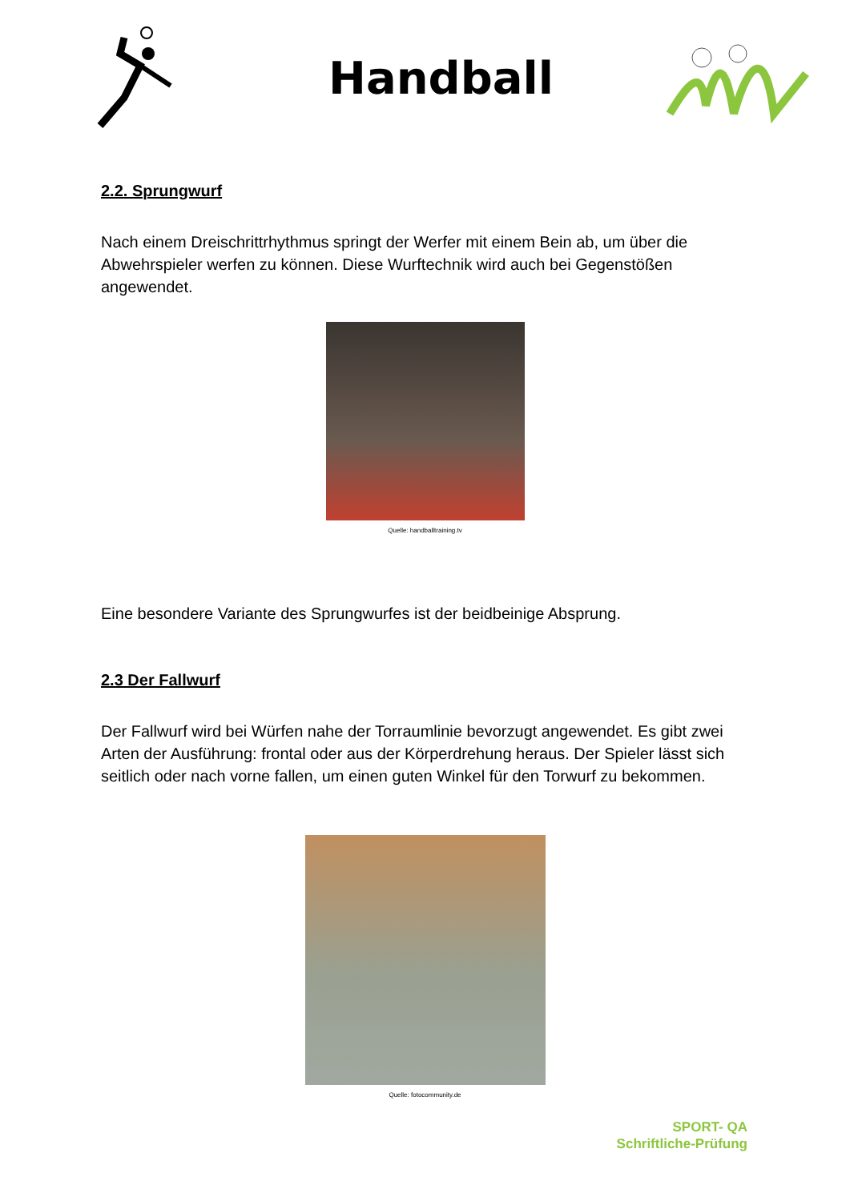Handball
2.2. Sprungwurf
Nach einem Dreischrittrhythmus springt der Werfer mit einem Bein ab, um über die Abwehrspieler werfen zu können. Diese Wurftechnik wird auch bei Gegenstößen angewendet.
Quelle: handballtraining.tv
Eine besondere Variante des Sprungwurfes ist der beidbeinige Absprung.
2.3 Der Fallwurf
Der Fallwurf wird bei Würfen nahe der Torraumlinie bevorzugt angewendet. Es gibt zwei Arten der Ausführung: frontal oder aus der Körperdrehung heraus. Der Spieler lässt sich seitlich oder nach vorne fallen, um einen guten Winkel für den Torwurf zu bekommen.
Quelle: fotocommunity.de
SPORT- QA
Schriftliche-Prüfung